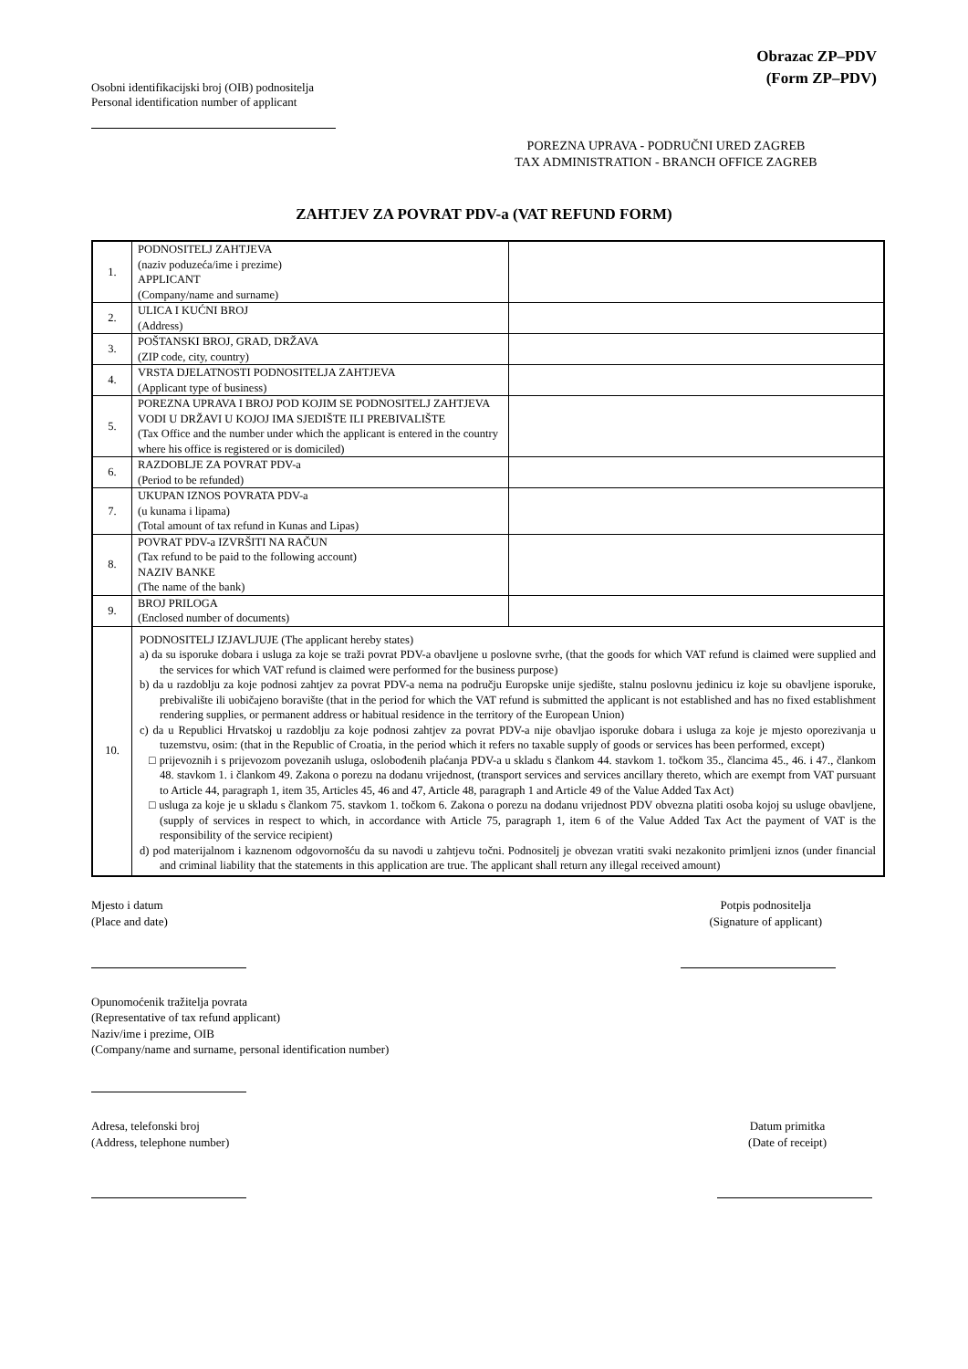Obrazac ZP–PDV
(Form ZP–PDV)
Osobni identifikacijski broj (OIB) podnositelja
Personal identification number of applicant
POREZNA UPRAVA - PODRUČNI URED ZAGREB
TAX ADMINISTRATION - BRANCH OFFICE ZAGREB
ZAHTJEV ZA POVRAT PDV-a (VAT REFUND FORM)
| 1. | PODNOSITELJ ZAHTJEVA (naziv poduzeća/ime i prezime) APPLICANT (Company/name and surname) | |
| 2. | ULICA I KUĆNI BROJ (Address) | |
| 3. | POŠTANSKI BROJ, GRAD, DRŽAVA (ZIP code, city, country) | |
| 4. | VRSTA DJELATNOSTI PODNOSITELJA ZAHTJEVA (Applicant type of business) | |
| 5. | POREZNA UPRAVA I BROJ POD KOJIM SE PODNOSITELJ ZAHTJEVA VODI U DRŽAVI U KOJOJ IMA SJEDIŠTE ILI PREBIVALIŠTE (Tax Office and the number under which the applicant is entered in the country where his office is registered or is domiciled) | |
| 6. | RAZDOBLJE ZA POVRAT PDV-a (Period to be refunded) | |
| 7. | UKUPAN IZNOS POVRATA PDV-a (u kunama i lipama) (Total amount of tax refund in Kunas and Lipas) | |
| 8. | POVRAT PDV-a IZVRŠITI NA RAČUN (Tax refund to be paid to the following account) NAZIV BANKE (The name of the bank) | |
| 9. | BROJ PRILOGA (Enclosed number of documents) | |
| 10. | PODNOSITELJ IZJAVLJUJE (The applicant hereby states) a) da su isporuke dobara i usluga za koje se traži povrat PDV-a obavljene u poslovne svrhe, (that the goods for which VAT refund is claimed were supplied and the services for which VAT refund is claimed were performed for the business purpose) b) da u razdoblju za koje podnosi zahtjev za povrat PDV-a nema na području Europske unije sjedište, stalnu poslovnu jedinicu iz koje su obavljene isporuke, prebivalište ili uobičajeno boravište (that in the period for which the VAT refund is submitted the applicant is not established and has no fixed establishment rendering supplies, or permanent address or habitual residence in the territory of the European Union) c) da u Republici Hrvatskoj u razdoblju za koje podnosi zahtjev za povrat PDV-a nije obavljao isporuke dobara i usluga za koje je mjesto oporezivanja u tuzemstvu, osim: (that in the Republic of Croatia, in the period which it refers no taxable supply of goods or services has been performed, except) □ prijevoznih i s prijevozom povezanih usluga, oslobođenih plaćanja PDV-a u skladu s člankom 44. stavkom 1. točkom 35., člancima 45., 46. i 47., člankom 48. stavkom 1. i člankom 49. Zakona o porezu na dodanu vrijednost, (transport services and services ancillary thereto, which are exempt from VAT pursuant to Article 44, paragraph 1, item 35, Articles 45, 46 and 47, Article 48, paragraph 1 and Article 49 of the Value Added Tax Act) □ usluga za koje je u skladu s člankom 75. stavkom 1. točkom 6. Zakona o porezu na dodanu vrijednost PDV obvezna platiti osoba kojoj su usluge obavljene, (supply of services in respect to which, in accordance with Article 75, paragraph 1, item 6 of the Value Added Tax Act the payment of VAT is the responsibility of the service recipient) d) pod materijalnom i kaznenom odgovornošću da su navodi u zahtjevu točni. Podnositelj je obvezan vratiti svaki nezakonito primljeni iznos (under financial and criminal liability that the statements in this application are true. The applicant shall return any illegal received amount) | |
Mjesto i datum
(Place and date)
Potpis podnositelja
(Signature of applicant)
Opunomoćenik tražitelja povrata
(Representative of tax refund applicant)
Naziv/ime i prezime, OIB
(Company/name and surname, personal identification number)
Adresa, telefonski broj
(Address, telephone number)
Datum primitka
(Date of receipt)